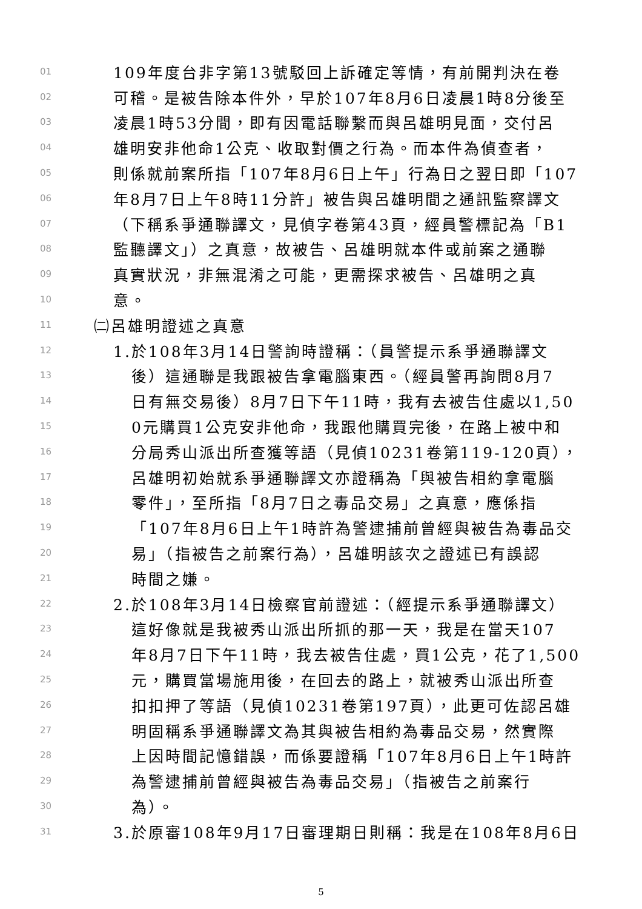01 109年度台非字第13號駁回上訴確定等情，有前開判決在卷
02 可稽。是被告除本件外，早於107年8月6日凌晨1時8分後至
03 凌晨1時53分間，即有因電話聯繫而與呂雄明見面，交付呂
04 雄明安非他命1公克、收取對價之行為。而本件為偵查者，
05 則係就前案所指「107年8月6日上午」行為日之翌日即「107
06 年8月7日上午8時11分許」被告與呂雄明間之通訊監察譯文
07 （下稱系爭通聯譯文，見偵字卷第43頁，經員警標記為「B1
08 監聽譯文」）之真意，故被告、呂雄明就本件或前案之通聯
09 真實狀況，非無混淆之可能，更需探求被告、呂雄明之真
10 意。
11 ㈡呂雄明證述之真意
12 1.於108年3月14日警詢時證稱：（員警提示系爭通聯譯文
13 後）這通聯是我跟被告拿電腦東西。（經員警再詢問8月7
14 日有無交易後）8月7日下午11時，我有去被告住處以1,50
15 0元購買1公克安非他命，我跟他購買完後，在路上被中和
16 分局秀山派出所查獲等語（見偵10231卷第119-120頁），
17 呂雄明初始就系爭通聯譯文亦證稱為「與被告相約拿電腦
18 零件」，至所指「8月7日之毒品交易」之真意，應係指
19 「107年8月6日上午1時許為警逮捕前曾經與被告為毒品交
20 易」（指被告之前案行為），呂雄明該次之證述已有誤認
21 時間之嫌。
22 2.於108年3月14日檢察官前證述：（經提示系爭通聯譯文）
23 這好像就是我被秀山派出所抓的那一天，我是在當天107
24 年8月7日下午11時，我去被告住處，買1公克，花了1,500
25 元，購買當場施用後，在回去的路上，就被秀山派出所查
26 扣扣押了等語（見偵10231卷第197頁），此更可佐認呂雄
27 明固稱系爭通聯譯文為其與被告相約為毒品交易，然實際
28 上因時間記憶錯誤，而係要證稱「107年8月6日上午1時許
29 為警逮捕前曾經與被告為毒品交易」（指被告之前案行
30 為）。
31 3.於原審108年9月17日審理期日則稱：我是在108年8月6日
5